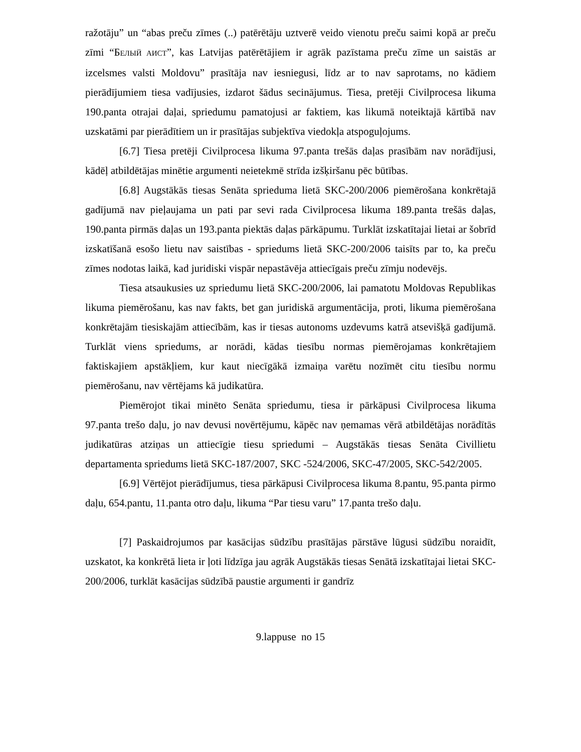ražotāju” un “abas preču zīmes (..) patērētāju uztverē veido vienotu preču saimi kopā ar preču zīmi “БЕЛЫЙ АИСТ”, kas Latvijas patērētājiem ir agrāk pazīstama preču zīme un saistās ar izcelsmes valsti Moldovu” prasītāja nav iesniegusi, līdz ar to nav saprotams, no kādiem pierādījumiem tiesa vadījusies, izdarot šādus secinājumus. Tiesa, pretēji Civilprocesa likuma 190.panta otrajai daļai, spriedumu pamatojusi ar faktiem, kas likumā noteiktajā kārtībā nav uzskatāmi par pierādītiem un ir prasītājas subjektīva viedokļa atspoguļojums.
[6.7] Tiesa pretēji Civilprocesa likuma 97.panta trešās daļas prasībām nav norādījusi, kādēļ atbildētājas minētie argumenti neietekmē strīda izšķiršanu pēc būtības.
[6.8] Augstākās tiesas Senāta sprieduma lietā SKC-200/2006 piemērošana konkrētajā gadījumā nav pieļaujama un pati par sevi rada Civilprocesa likuma 189.panta trešās daļas, 190.panta pirmās daļas un 193.panta piektās daļas pārkāpumu. Turklāt izskatītajai lietai ar šobrīd izskatīšanā esošo lietu nav saistības - spriedums lietā SKC-200/2006 taisīts par to, ka preču zīmes nodotas laikā, kad juridiski vispār nepastāvēja attiecīgais preču zīmju nodevējs.
Tiesa atsaukusies uz spriedumu lietā SKC-200/2006, lai pamatotu Moldovas Republikas likuma piemērošanu, kas nav fakts, bet gan juridiskā argumentācija, proti, likuma piemērošana konkrētajām tiesiskajām attiecībām, kas ir tiesas autonoms uzdevums katrā atsevišķā gadījumā. Turklāt viens spriedums, ar norādi, kādas tiesību normas piemērojamas konkrētajiem faktiskajiem apstākļiem, kur kaut niecīgākā izmaiņa varētu nozīmēt citu tiesību normu piemērošanu, nav vērtējams kā judikatūra.
Piemērojot tikai minēto Senāta spriedumu, tiesa ir pārkāpusi Civilprocesa likuma 97.panta trešo daļu, jo nav devusi novērtējumu, kāpēc nav ņemamas vērā atbildētājas norādītās judikatūras atziņas un attiecīgie tiesu spriedumi – Augstākās tiesas Senāta Civillietu departamenta spriedums lietā SKC-187/2007, SKC -524/2006, SKC-47/2005, SKC-542/2005.
[6.9] Vērtējot pierādījumus, tiesa pārkāpusi Civilprocesa likuma 8.pantu, 95.panta pirmo daļu, 654.pantu, 11.panta otro daļu, likuma “Par tiesu varu” 17.panta trešo daļu.
[7] Paskaidrojumos par kasācijas sūdzību prasītājas pārstāve lūgusi sūdzību noraidīt, uzskatot, ka konkrētā lieta ir ļoti līdzīga jau agrāk Augstākās tiesas Senātā izskatītajai lietai SKC-200/2006, turklāt kasācijas sūdzībā paustie argumenti ir gandrīz
9.lappuse no 15